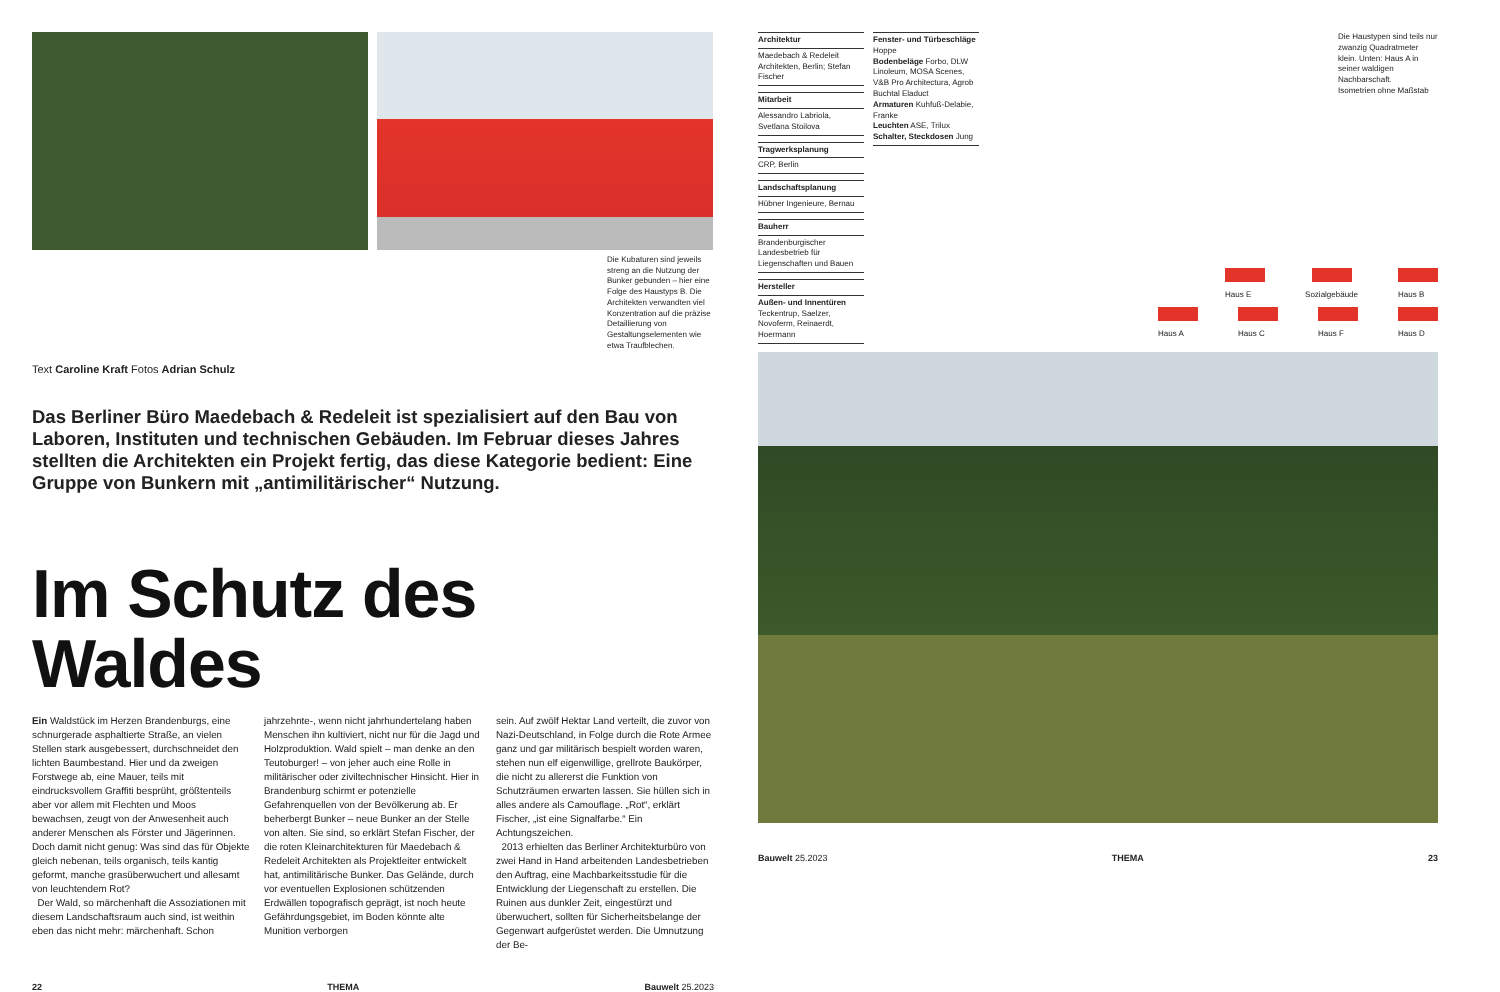Die Kubaturen sind jeweils streng an die Nutzung der Bunker gebunden – hier eine Folge des Haustyps B. Die Architekten verwandten viel Konzentration auf die präzise Detaillierung von Gestaltungselementen wie etwa Traufblechen.
Text Caroline Kraft Fotos Adrian Schulz
Das Berliner Büro Maedebach & Redeleit ist spezialisiert auf den Bau von Laboren, Instituten und technischen Gebäuden. Im Februar dieses Jahres stellten die Architekten ein Projekt fertig, das diese Kategorie bedient: Eine Gruppe von Bunkern mit „antimilitärischer“ Nutzung.
Im Schutz des Waldes
Ein Waldstück im Herzen Brandenburgs, eine schnurgerade asphaltierte Straße, an vielen Stellen stark ausgebessert, durchschneidet den lichten Baumbestand. Hier und da zweigen Forstwege ab, eine Mauer, teils mit eindrucksvollem Graffiti besprüht, größtenteils aber vor allem mit Flechten und Moos bewachsen, zeugt von der Anwesenheit auch anderer Menschen als Förster und Jägerinnen. Doch damit nicht genug: Was sind das für Objekte gleich nebenan, teils organisch, teils kantig geformt, manche grasüberwuchert und allesamt von leuchtendem Rot?
Der Wald, so märchenhaft die Assoziationen mit diesem Landschaftsraum auch sind, ist weithin eben das nicht mehr: märchenhaft. Schon
jahrzehnte-, wenn nicht jahrhundertelang haben Menschen ihn kultiviert, nicht nur für die Jagd und Holzproduktion. Wald spielt – man denke an den Teutoburger! – von jeher auch eine Rolle in militärischer oder ziviltechnischer Hinsicht. Hier in Brandenburg schirmt er potenzielle Gefahrenquellen von der Bevölkerung ab. Er beherbergt Bunker – neue Bunker an der Stelle von alten. Sie sind, so erklärt Stefan Fischer, der die roten Kleinarchitekturen für Maedebach & Redeleit Architekten als Projektleiter entwickelt hat, antimilitärische Bunker. Das Gelände, durch vor eventuellen Explosionen schützenden Erdwällen topografisch geprägt, ist noch heute Gefährdungsgebiet, im Boden könnte alte Munition verborgen
sein. Auf zwölf Hektar Land verteilt, die zuvor von Nazi-Deutschland, in Folge durch die Rote Armee ganz und gar militärisch bespielt worden waren, stehen nun elf eigenwillige, grellrote Baukörper, die nicht zu allererst die Funktion von Schutzräumen erwarten lassen. Sie hüllen sich in alles andere als Camouflage. „Rot“, erklärt Fischer, „ist eine Signalfarbe.“ Ein Achtungszeichen.
2013 erhielten das Berliner Architekturbüro von zwei Hand in Hand arbeitenden Landesbetrieben den Auftrag, eine Machbarkeitsstudie für die Entwicklung der Liegenschaft zu erstellen. Die Ruinen aus dunkler Zeit, eingestürzt und überwuchert, sollten für Sicherheitsbelange der Gegenwart aufgerüstet werden. Die Umnutzung der Be-
22 THEMA Bauwelt 25.2023
Architektur
Maedebach & Redeleit Architekten, Berlin; Stefan Fischer
Mitarbeit
Alessandro Labriola, Svetlana Stoilova
Tragwerksplanung
CRP, Berlin
Landschaftsplanung
Hübner Ingenieure, Bernau
Bauherr
Brandenburgischer Landesbetrieb für Liegenschaften und Bauen
Hersteller
Außen- und Innentüren Teckentrup, Saelzer, Novoferm, Reinaerdt, Hoermann
Fenster- und Türbeschläge Hoppe
Bodenbeläge Forbo, DLW Linoleum, MOSA Scenes, V&B Pro Architectura, Agrob Buchtal Eladuct
Armaturen Kuhfuß-Delabie, Franke
Leuchten ASE, Trilux
Schalter, Steckdosen Jung
Die Haustypen sind teils nur zwanzig Quadratmeter klein. Unten: Haus A in seiner waldigen Nachbarschaft.
Isometrien ohne Maßstab
Haus E Sozialgebäude Haus B
Haus A Haus C Haus F Haus D
Bauwelt 25.2023 THEMA 23